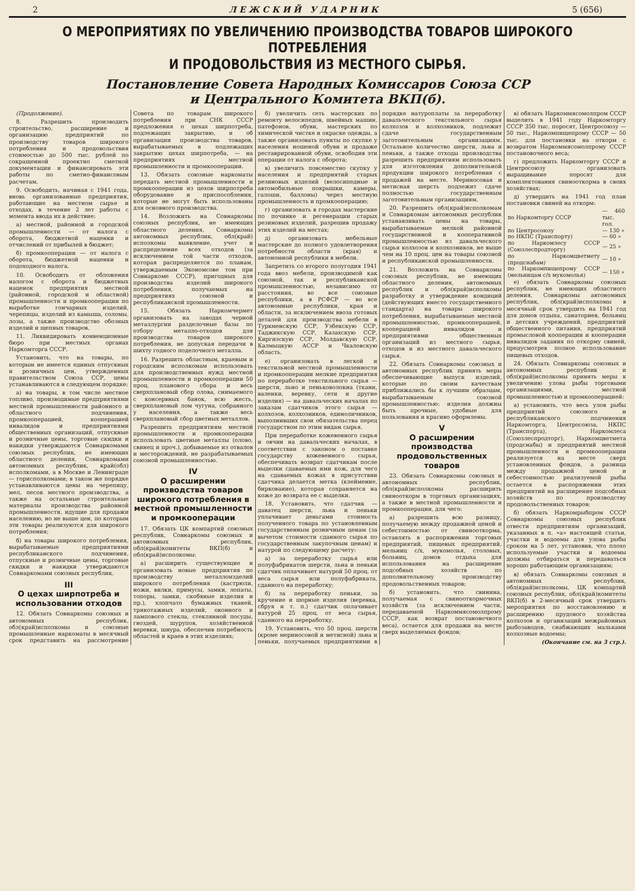2 ЛЕЖСКИЙ УДАРНИК 5 (656)
О МЕРОПРИЯТИЯХ ПО УВЕЛИЧЕНИЮ ПРОИЗВОДСТВА ТОВАРОВ ШИРОКОГО ПОТРЕБЛЕНИЯ
И ПРОДОВОЛЬСТВИЯ ИЗ МЕСТНОГО СЫРЬЯ.
Постановление Совета Народных Комиссаров Союза ССР
и Центрального Комитета ВКП(б).
(Продолжение).
8. Разрешить производить строительство, расширение и организацию предприятий по производству товаров широкого потребления и продовольствия стоимостью до 500 тыс. рублей по сокращенной проектно сметной документации и финансировать эти работы по сметно-финансовым расчетам.
9. Освободить, начиная с 1941 года, вновь организованные предприятия, работающие на местном сырье и отходах, в течение 2 лет работы с момента ввода их в действие:
а) местной, районной и городской промышленности — от налога с оборота, бюджетной наценки и отчислений от прибылей в бюджет;
б) промкооперации — от налога с оборота, бюджетной наценки и подоходного налога.
10. Освободить от обложения налогом с оборота и бюджетных наценок предприятия местной (районной, городской и областной) промышленности и промкооперации по выработке гончарных изделий, черепицы, изделий из камыша, соломы, лозы, а также производство обозных изделий и щепных товаров.
11. Ликвидировать конвенционные бюро при местных органах Наркомторга СССР.
Установить, что на товары, по которым не имеется единых отпускных и розничных цен, утвержденных правительством Союза ССР, цены устанавливаются в следующем порядке:
а) на товары, в том числе местное топливо, производимые предприятиями местной промышленности районного и областного подчинения, промкооперацией, кооперацией инвалидов и предприятиями общественных организаций, отпускные и розничные цены, торговые скидки и накидки утверждаются Совнаркомами союзных республик, не имеющих областного деления, Совнаркомами автономных республик, край(обл) исполкомами, а в Москве и Ленинграде — горисполкомами; в таком же порядке устанавливаются цены на черепицу, мел, песок местного производства, а также на остальные строительные материалы производства районной промышленности, идущие для продажи населению, но не выше цен, по которым эти товары реализуются для широкого потребления;
б) на товары широкого потребления, вырабатываемые предприятиями республиканского подчинения, отпускные и розничные цены, торговые скидки и накидки утверждаются Совнаркомами союзных республик.
III
О цехах ширпотреба и использовании отходов
12. Обязать Совнаркомы союзных и автономных республик, обл(край)исполкомы и союзные промышленные наркоматы в месячный срок представить на рассмотрение Совета по товарам широкого потребления при СНК СССР предложения о цехах ширпотреба, подлежащих закрытию, и об организации производства товаров, вырабатываемых в подлежащих закрытию цехах ширпотреба, — на предприятиях местной промышленности и промкооперации.
13. Обязать союзные наркоматы передать местной промышленности и промкооперации из цехов ширпотреба оборудование и приспособления, которые не могут быть использованы для основного производства.
14. Возложить на Совнаркомы союзных республик, не имеющих областного деления, Совнаркомы автономных республик, обл(край) исполкомы выявление, учет и распределение всех отходов (за исключением той части отходов, которая распределяется по планам, утверждаемым Экономсове том при Совнаркоме СССР), пригодных для производства изделий широкого потребления, получаемых на предприятиях союзной и республиканской промышленности.
15. Обязать Наркомчермет организовать на заводах черной металлургии разделочные базы по отбору металло-отходов для производства товаров широкого потребления, не допуская передачи в шихту годного поделочного металла.
16. Разрешить областным, краевым и городским исполкомам использовать для производственных нужд местной промышленности и промкооперации 50 проц. планового сбора и весь сверхплановый сбор олова, снимаемого с консервных банок, всю жесть, сверхплановый лом чугуна, собранного у населения, а также весь сверхплановый сбор цветных металлов.
Разрешить предприятиям местной промышленности и промкооперации использовать цветные металлы (олово, свинец и проч.), добываемые из отвалов и месторождений, не разрабатываемых союзной промышленностью.
IV
О расширении производства товаров широкого потребления в местной промышленности и промкооперации
17. Обязать ЦК компартий союзных республик, Совнаркомы союзных и автономных республик, обл(край)комитеты ВКП(б) и обл(край)исполкомы:
а) расширить существующие и организовать новые предприятия по производству металлоизделий широкого потребления (кастрюли, ножи, вилки, примусы, замки, лопаты, топоры, замки, скобяные изделия и пр.), хлопчато бумажных тканей, трикотажных изделий, оконного и лампового стекла, стеклянной посуды, гвоздей, шурупов, хозяйственной веревки, шнура, обеспечив потребность областей и краев в этих изделиях;
б) увеличить сеть мастерских по ремонту велосипедов, швейных машин, патефонов, обуви, мастерских по химической чистке и окраске одежды, а также организовать пункты по скупке у населения ношеной обуви и продаже реставрированной обуви, освободив эти операции от налога с оборота;
в) увеличить повсеместно скупку у населения и предприятий старых резиновых изделий (велосипедные и автомобильные покрышки, камеры, галоши, баллоны) через местную промышленность и промкооперацию;
г) организовать в городах мастерские по починке и регенерации старых резиновых изделий, разрешив продажу этих изделий на местах;
д) организовать мебельные мастерские до полного удовлетворения потребности области (края) и автономной республики в мебели.
Запретить со второго полугодия 1941 года ввоз мебели, производимой как союзной, так и республиканской промышленностью, независимо от расстояния, во все союзные республики, а в РСФСР — во все автономные республики, края и области, за исключением ввоза готовых деталей для производства мебели в Туркменскую ССР, Узбекскую ССР, Таджикскую ССР, Казахскую ССР, Киргизскую ССР, Молдавскую ССР, Калмыцкую АССР и Чкаловскую область.
е) организовать в легкой и текстильной местной промышленности и промкооперации мелкие предприятия по переработке текстильного сырья — шерсти, льно и пеньковолокна (ткани, валенки, веревку, сети и другие изделия) — на давальческих началах по заказам сдатчиков этого сырья — колхозов, колхозников, единоличников, выполнивших свои обязательства перед государством по этим видам сырья.
При переработке кожевенного сырья и овчин на давальческих началах, в соответствии с законом о поставке государству кожевенного сырья, обеспечивать возврат сдатчикам после выделки сдаваемых ими кож, для чего на сдаваемых кожах в присутствии сдатчика делается метка (клеймение, биркование), которая сохраняется на коже до возврата ее с выделки.
18. Установить, что сдатчик — даватец шерсти, льна и пеньки уплачивает деньгами стоимость полученного товара по установленным государственным розничным ценам (за вычетом стоимости сданного сырья по государственным закупочным ценам) и натурой по следующему расчету:
а) за переработку сырья или полуфабрикатов шерсти, льна и пеньки сдатчик оплачивает натурой 50 проц. от веса сырья или полуфабриката, сданного на переработку;
б) за переработку пеньки, за кручение и шорные изделия (веревка, сбруя и т. п.) сдатчик оплачивает натурой 25 проц. от веса сырья, сданного на переработку.
19. Установить, что 50 проц. шерсти (кроме мериносовой и метисной) льна и пеньки, получаемых предприятиями в порядке натуроплаты за переработку давальческого текстильного сырья колхозов и колхозников, подлежит сдаче государственным заготовительным организациям. Остальное количество шерсти, льна и пеньки, а также отходы производства разрешить предприятиям использовать для изготовления дополнительной продукции широкого потребления с продажей на месте. Мериносовая и метисная шерсть подлежит сдаче полностью государственным заготовительным организациям.
20. Разрешить обл(край)исполкомам и Совнаркомам автономных республик устанавливать цены на товары, вырабатываемые мелкой районной государственной и кооперативной промышленностью из давальческого сырья колхозов и колхозников, не выше чем на 10 проц. цен на товары союзной и республиканской промышленности.
21. Возложить на Совнаркомы союзных республик, не имеющих областного деления, автономных республик и обл(край)исполкомы разработку и утверждение кондиций (действующих вместо государственного стандарта) на товары широкого потребления, вырабатываемые местной промышленностью, промкооперацией, кооперацией инвалидов и предприятиями общественных организаций из местного сырья, отходов и из местного давальческого сырья.
22. Обязать Совнаркомы союзных и автономных республик принять меры обеспечивающие выпуск изделий, которые по своим качествам приближались бы к лучшим образцам, вырабатываемым союзной промышленностью: изделия должны быть прочные, удобные для пользования и красиво оформлены.
V
О расширении производства продовольственных товаров
23. Обязать Совнаркомы союзных и автономных республик, обл(край)исполкомы расширить свинооткорм в торговых организациях, а также в местной промышленности и промкооперации, для чего:
а) разрешить всю разницу, получаемую между продажной ценой и себестоимостью от свинооткорма, оставлять в распоряжении торговых предприятий, пищевых предприятий, мельниц с/х, мукомолья, столовых, больниц, домов отдыха для использования на расширение подсобных хозяйств по дополнительному производству продовольственных товаров;
б) установить, что свинина, получаемая с свинооткормочных хозяйств (за исключением части, передаваемой Наркоммясомолпрому СССР, как возврат постановочного веса), остается для продажи на месте сверх выделяемых фондов;
в) обязать Наркоммясомолпром СССР выделить в 1941 году Наркомторгу СССР 350 тыс. поросят, Центросоюзу — 50 тыс., Наркомпищепрому СССР — 50 тыс. для постановки на откорм с возвратом Наркоммясомолпрому СССР постановочного веса;
г) предложить Наркомторгу СССР и Центросоюзу организовать выращивание поросят для комплектования свинооткорма в своих хозяйствах;
д) утвердить на 1941 год план постановки свиней на откорм:
| по Наркомторгу СССР | — 460 тыс. гол. |
| по Центросоюзу | — 130 » |
| по НКПС (Транспорту) | — 60 » |
| по Наркомлесу СССР (Союзлеспродторгу) | — 25 » |
| по Наркомцветмету (продснабам) | — 10 » |
| по Наркомпищепрому СССР (мельницам с/х мукомолья) | — 150 » |
е) обязать Совнаркомы союзных республик, не имеющих областного деления, Совнаркомы автономных республик, обл(край)исполкомы в месячный срок утвердить на 1941 год для домов отдыха, санаториев, больниц и детских учреждений, предприятий общественного питания, предприятий промысловой кооперации и кооперации инвалидов задания по откорму свиней, предусмотрев полное использование пищевых отходов.
24. Обязать Совнаркомы союзных и автономных республик и обл(край)исполкомы принять меры к увеличению улова рыбы торговыми организациями, местной промышленностью и промкооперацией:
а) установить, что весь улов рыбы предприятий союзного и республиканского подчинения Наркомторга, Центросоюза, НКПС (Транспорта), Наркомлеса (Союзлеспродторг), Наркомцветмета (продснабы) и предприятий местной промышленности и промкооперации реализуется на месте сверх установленных фондов, а разница между продажной ценой и себестоимостью реализуемой рыбы остается в распоряжении этих предприятий на расширение подсобных хозяйств по производству продовольственных товаров;
б) обязать Наркомрыбпром СССР Совнаркомы союзных республик отвести предприятиям организаций, указанных в п. «а» настоящей статьи, участки и водоемы для улова рыбы сроком на 5 лет, установив, что плохо используемые участки и водоемы должны отбираться и передаваться хорошо работающим организациям;
в) обязать Совнаркомы союзных и автономных республик, обл(край)исполкомы, ЦК компартий союзных республик, обл(край)комитеты ВКП(б) в 2-месячный срок утвердить мероприятия по восстановлению и расширению прудового хозяйства колхозов и организаций межрайонных рыбозаводов, снабжающих мальками колхозные водоемы;
(Окончание см. на 3 стр.).